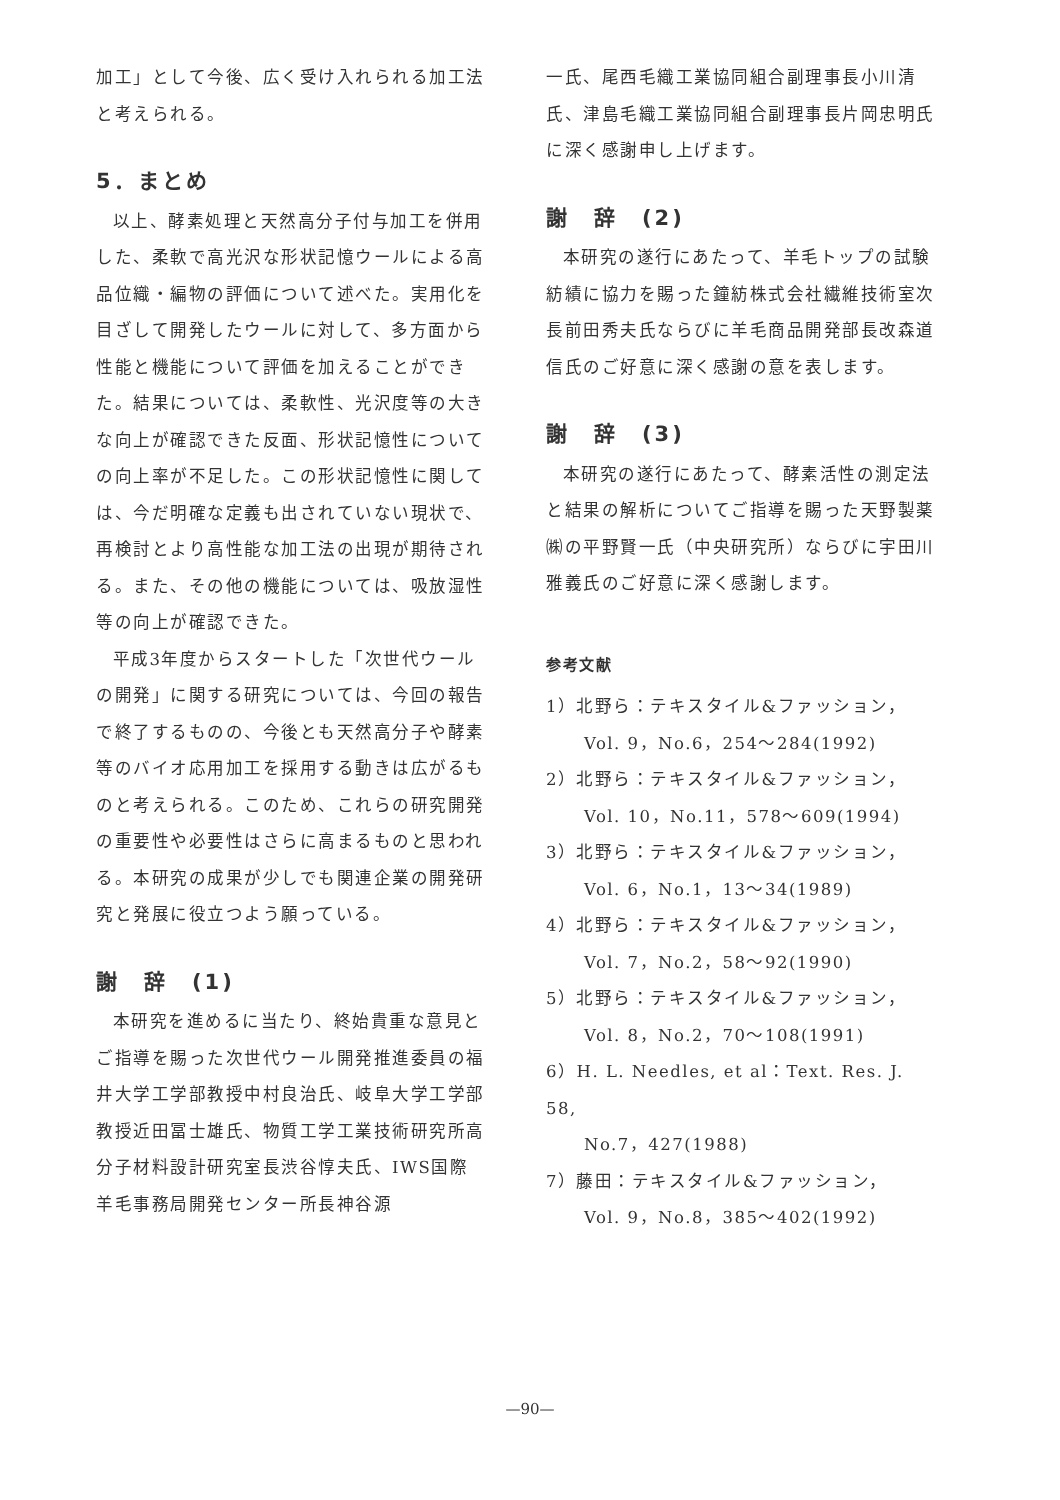加工」として今後、広く受け入れられる加工法と考えられる。
5．まとめ
以上、酵素処理と天然高分子付与加工を併用した、柔軟で高光沢な形状記憶ウールによる高品位織・編物の評価について述べた。実用化を目ざして開発したウールに対して、多方面から性能と機能について評価を加えることができた。結果については、柔軟性、光沢度等の大きな向上が確認できた反面、形状記憶性についての向上率が不足した。この形状記憶性に関しては、今だ明確な定義も出されていない現状で、再検討とより高性能な加工法の出現が期待される。また、その他の機能については、吸放湿性等の向上が確認できた。
平成3年度からスタートした「次世代ウールの開発」に関する研究については、今回の報告で終了するものの、今後とも天然高分子や酵素等のバイオ応用加工を採用する動きは広がるものと考えられる。このため、これらの研究開発の重要性や必要性はさらに高まるものと思われる。本研究の成果が少しでも関連企業の開発研究と発展に役立つよう願っている。
謝　辞　(1)
本研究を進めるに当たり、終始貴重な意見とご指導を賜った次世代ウール開発推進委員の福井大学工学部教授中村良治氏、岐阜大学工学部教授近田冨士雄氏、物質工学工業技術研究所高分子材料設計研究室長渋谷惇夫氏、IWS国際羊毛事務局開発センター所長神谷源
一氏、尾西毛織工業協同組合副理事長小川清氏、津島毛織工業協同組合副理事長片岡忠明氏に深く感謝申し上げます。
謝　辞　(2)
本研究の遂行にあたって、羊毛トップの試験紡績に協力を賜った鐘紡株式会社繊維技術室次長前田秀夫氏ならびに羊毛商品開発部長改森道信氏のご好意に深く感謝の意を表します。
謝　辞　(3)
本研究の遂行にあたって、酵素活性の測定法と結果の解析についてご指導を賜った天野製薬㈱の平野賢一氏（中央研究所）ならびに宇田川雅義氏のご好意に深く感謝します。
参考文献
1）北野ら：テキスタイル&ファッション，
Vol. 9，No.6，254～284(1992)
2）北野ら：テキスタイル&ファッション，
Vol. 10，No.11，578～609(1994)
3）北野ら：テキスタイル&ファッション，
Vol. 6，No.1，13～34(1989)
4）北野ら：テキスタイル&ファッション，
Vol. 7，No.2，58～92(1990)
5）北野ら：テキスタイル&ファッション，
Vol. 8，No.2，70～108(1991)
6）H. L. Needles, et al：Text. Res. J. 58,
No.7，427(1988)
7）藤田：テキスタイル&ファッション，
Vol. 9，No.8，385～402(1992)
—90—